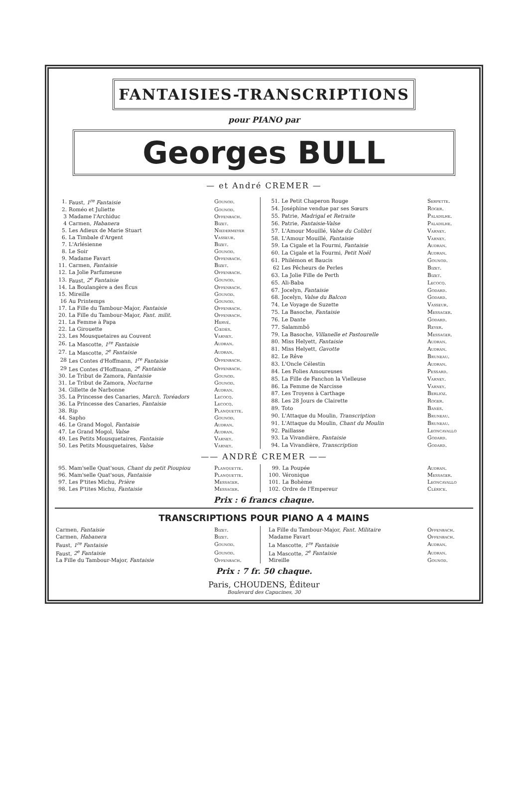FANTAISIES-TRANSCRIPTIONS
pour PIANO par
Georges BULL
— et André CREMER —
| 1. | Faust, 1<sup>re</sup> Fantaisie | Gounod. |
| 2. | Roméo et Juliette | Gounod. |
| 3 | Madame l'Archiduc | Offenbach. |
| 4 | Carmen, Habanera | Bizet. |
| 5. | Les Adieux de Marie Stuart | Niedermeyer |
| 6. | La Timbale d'Argent | Vasseur. |
| 7. | L'Arlésienne | Bizet. |
| 8. | Le Soir | Gounod. |
| 9. | Madame Favart | Offenbach. |
| 11. | Carmen, Fantaisie | Bizet. |
| 12. | La Jolie Parfumeuse | Offenbach. |
| 13. | Faust, 2<sup>e</sup> Fantaisie | Gounod. |
| 14. | La Boulangère a des Écus | Offenbach. |
| 15. | Mireille | Gounod. |
| 16 | Au Printemps | Gounod. |
| 17. | La Fille du Tambour-Major, Fantaisie | Offenbach. |
| 20. | La Fille du Tambour-Major, Fant. milit. | Offenbach. |
| 21. | La Femme à Papa | Hervé. |
| 22. | La Girouette | Cœdès. |
| 23. | Les Mousquetaires au Couvent | Varney. |
| 26. | La Mascotte, 1<sup>re</sup> Fantaisie | Audran. |
| 27. | La Mascotte, 2<sup>e</sup> Fantaisie | Audran. |
| 28 | Les Contes d'Hoffmann, 1<sup>re</sup> Fantaisie | Offenbach. |
| 29 | Les Contes d'Hoffmann, 2<sup>e</sup> Fantaisie | Offenbach. |
| 30. | Le Tribut de Zamora, Fantaisie | Gounod. |
| 31. | Le Tribut de Zamora, Nocturne | Gounod. |
| 34. | Gillette de Narbonne | Audran. |
| 35. | La Princesse des Canaries, March. Toréadors | Lecocq. |
| 36. | La Princesse des Canaries, Fantaisie | Lecocq. |
| 38. | Rip | Planquette. |
| 44. | Sapho | Gounod. |
| 46. | Le Grand Mogol, Fantaisie | Audran. |
| 47. | Le Grand Mogol, Valse | Audran. |
| 49. | Les Petits Mousquetaires, Fantaisie | Varney. |
| 50. | Les Petits Mousquetaires, Valse | Varney. |
| 51. | Le Petit Chaperon Rouge | Serpette. |
| 54. | Joséphine vendue par ses Sœurs | Roger. |
| 55. | Patrie, Madrigal et Retraite | Paladilhe. |
| 56. | Patrie, Fantaisie-Valse | Paladilhe. |
| 57. | L'Amour Mouillé, Valse du Colibri | Varney. |
| 58. | L'Amour Mouillé, Fantaisie | Varney. |
| 59. | La Cigale et la Fourmi, Fantaisie | Audran. |
| 60. | La Cigale et la Fourmi, Petit Noël | Audran. |
| 61. | Philémon et Baucis | Gounod. |
| 62 | Les Pêcheurs de Perles | Bizet. |
| 63. | La Jolie Fille de Perth | Bizet. |
| 65. | Ali-Baba | Lecocq. |
| 67. | Jocelyn, Fantaisie | Godard. |
| 68. | Jocelyn, Valse du Balcon | Godard. |
| 74. | Le Voyage de Suzette | Vasseur. |
| 75. | La Basoche, Fantaisie | Messager. |
| 76. | Le Dante | Godard. |
| 77. | Salammbô | Reyer. |
| 79. | La Basoche, Villanelle et Pastourelle | Messager. |
| 80. | Miss Helyett, Fantaisie | Audran. |
| 81. | Miss Helyett, Gavotte | Audran. |
| 82. | Le Rêve | Bruneau. |
| 83. | L'Oncle Célestin | Audran. |
| 84. | Les Folies Amoureuses | Pessard. |
| 85. | La Fille de Fanchon la Vielleuse | Varney. |
| 86. | La Femme de Narcisse | Varney. |
| 87. | Les Troyens à Carthage | Berlioz. |
| 88. | Les 28 Jours de Clairette | Roger. |
| 89. | Toto | Banès. |
| 90. | L'Attaque du Moulin, Transcription | Bruneau. |
| 91. | L'Attaque du Moulin, Chant du Moulin | Bruneau. |
| 92. | Paillasse | Leoncavallo |
| 93. | La Vivandière, Fantaisie | Godard. |
| 94. | La Vivandière, Transcription | Godard. |
—— ANDRÉ CREMER ——
| 95. | Mam'selle Quat'sous, Chant du petit Pioupiou | Planquette. |
| 96. | Mam'selle Quat'sous, Fantaisie | Planquette. |
| 97. | Les P'tites Michu, Prière | Messager. |
| 98. | Les P'tites Michu, Fantaisie | Messager. |
| 99. | La Poupée | Audran. |
| 100. | Véronique | Messager. |
| 101. | La Bohème | Leoncavallo |
| 102. | Ordre de l'Empereur | Clérice. |
Prix : 6 francs chaque.
TRANSCRIPTIONS POUR PIANO A 4 MAINS
| Carmen, Fantaisie | Bizet. |
| Carmen, Habanera | Bizet. |
| Faust, 1<sup>re</sup> Fantaisie | Gounod. |
| Faust, 2<sup>e</sup> Fantaisie | Gounod. |
| La Fille du Tambour-Major, Fantaisie | Offenbach. |
| La Fille du Tambour-Major, Fant. Militaire | Offenbach. |
| Madame Favart | Offenbach. |
| La Mascotte, 1<sup>re</sup> Fantaisie | Audran. |
| La Mascotte, 2<sup>e</sup> Fantaisie | Audran. |
| Mireille | Gounod. |
Prix : 7 fr. 50 chaque.
Paris, CHOUDENS, Éditeur
Boulevard des Capucines, 30